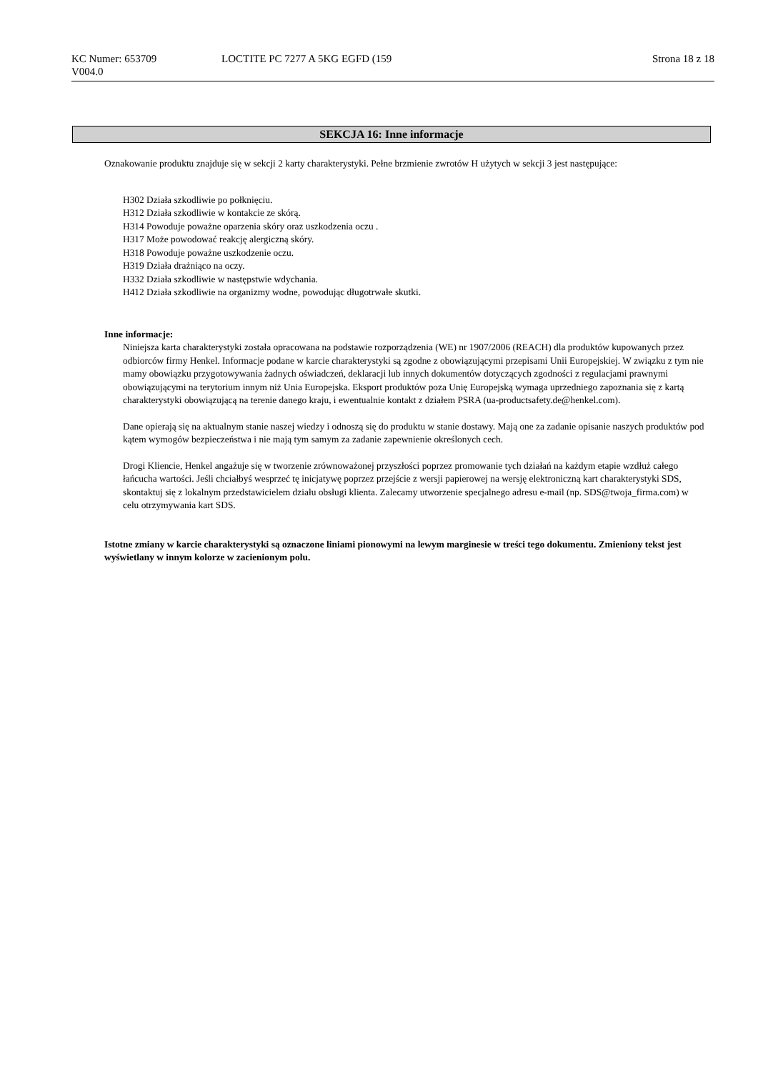KC Numer: 653709 LOCTITE PC 7277 A 5KG EGFD (159
Strona 18 z 18
V004.0
SEKCJA 16: Inne informacje
Oznakowanie produktu znajduje się w sekcji 2 karty charakterystyki. Pełne brzmienie zwrotów H użytych w sekcji 3 jest następujące:
H302 Działa szkodliwie po połknięciu.
H312 Działa szkodliwie w kontakcie ze skórą.
H314 Powoduje poważne oparzenia skóry oraz uszkodzenia oczu .
H317 Może powodować reakcję alergiczną skóry.
H318 Powoduje poważne uszkodzenie oczu.
H319 Działa drażniąco na oczy.
H332 Działa szkodliwie w następstwie wdychania.
H412 Działa szkodliwie na organizmy wodne, powodując długotrwałe skutki.
Inne informacje:
Niniejsza karta charakterystyki została opracowana na podstawie rozporządzenia (WE) nr 1907/2006 (REACH) dla produktów kupowanych przez odbiorców firmy Henkel. Informacje podane w karcie charakterystyki są zgodne z obowiązującymi przepisami Unii Europejskiej. W związku z tym nie mamy obowiązku przygotowywania żadnych oświadczeń, deklaracji lub innych dokumentów dotyczących zgodności z regulacjami prawnymi obowiązującymi na terytorium innym niż Unia Europejska. Eksport produktów poza Unię Europejską wymaga uprzedniego zapoznania się z kartą charakterystyki obowiązującą na terenie danego kraju, i ewentualnie kontakt z działem PSRA (ua-productsafety.de@henkel.com).
Dane opierają się na aktualnym stanie naszej wiedzy i odnoszą się do produktu w stanie dostawy. Mają one za zadanie opisanie naszych produktów pod kątem wymogów bezpieczeństwa i nie mają tym samym za zadanie zapewnienie określonych cech.
Drogi Kliencie, Henkel angażuje się w tworzenie zrównoważonej przyszłości poprzez promowanie tych działań na każdym etapie wzdłuż całego łańcucha wartości. Jeśli chciałbyś wesprzeć tę inicjatywę poprzez przejście z wersji papierowej na wersję elektroniczną kart charakterystyki SDS, skontaktuj się z lokalnym przedstawicielem działu obsługi klienta. Zalecamy utworzenie specjalnego adresu e-mail (np. SDS@twoja_firma.com) w celu otrzymywania kart SDS.
Istotne zmiany w karcie charakterystyki są oznaczone liniami pionowymi na lewym marginesie w treści tego dokumentu. Zmieniony tekst jest wyświetlany w innym kolorze w zacienionym polu.